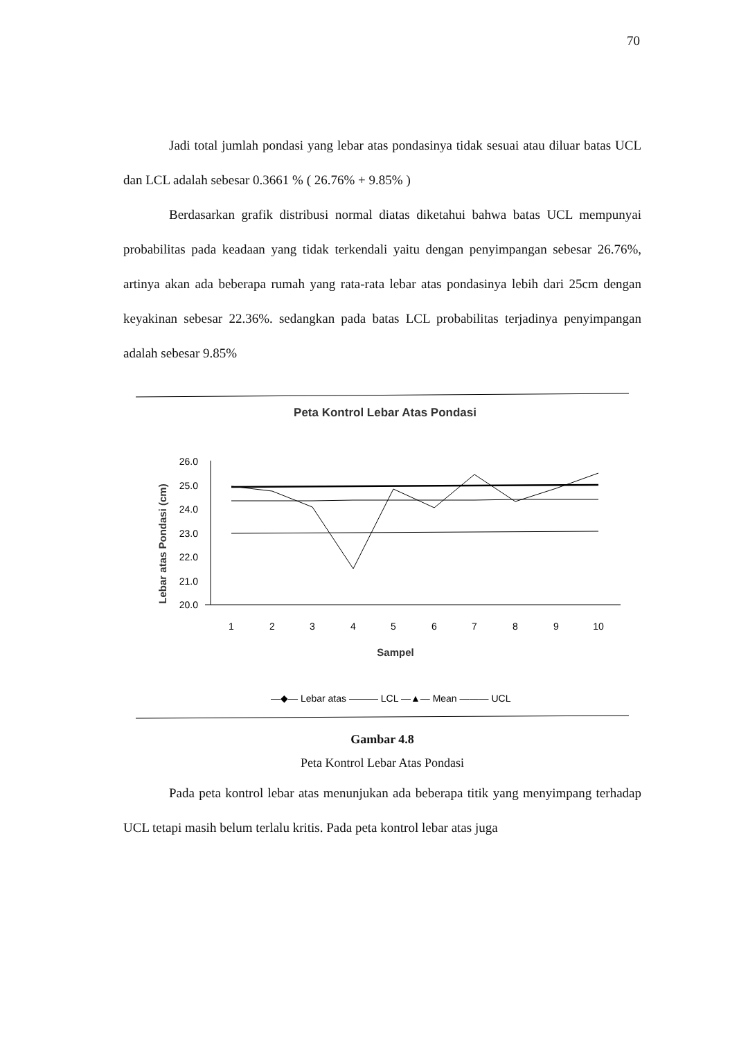70
Jadi total jumlah pondasi yang lebar atas pondasinya tidak sesuai atau diluar batas UCL dan LCL adalah sebesar 0.3661 % ( 26.76% + 9.85% )
Berdasarkan grafik distribusi normal diatas diketahui bahwa batas UCL mempunyai probabilitas pada keadaan yang tidak terkendali yaitu dengan penyimpangan sebesar 26.76%, artinya akan ada beberapa rumah yang rata-rata lebar atas pondasinya lebih dari 25cm dengan keyakinan sebesar 22.36%. sedangkan pada batas LCL probabilitas terjadinya penyimpangan adalah sebesar 9.85%
Peta Kontrol Lebar Atas Pondasi
Lebar atas Pondasi (cm)
26.0
25.0
24.0
23.0
22.0
21.0
20.0
1
2
3
4
5
6
7
8
9
10
Sampel
—◆— Lebar atas ——— LCL —▲— Mean ——— UCL
Gambar 4.8
Peta Kontrol Lebar Atas Pondasi
Pada peta kontrol lebar atas menunjukan ada beberapa titik yang menyimpang terhadap UCL tetapi masih belum terlalu kritis. Pada peta kontrol lebar atas juga